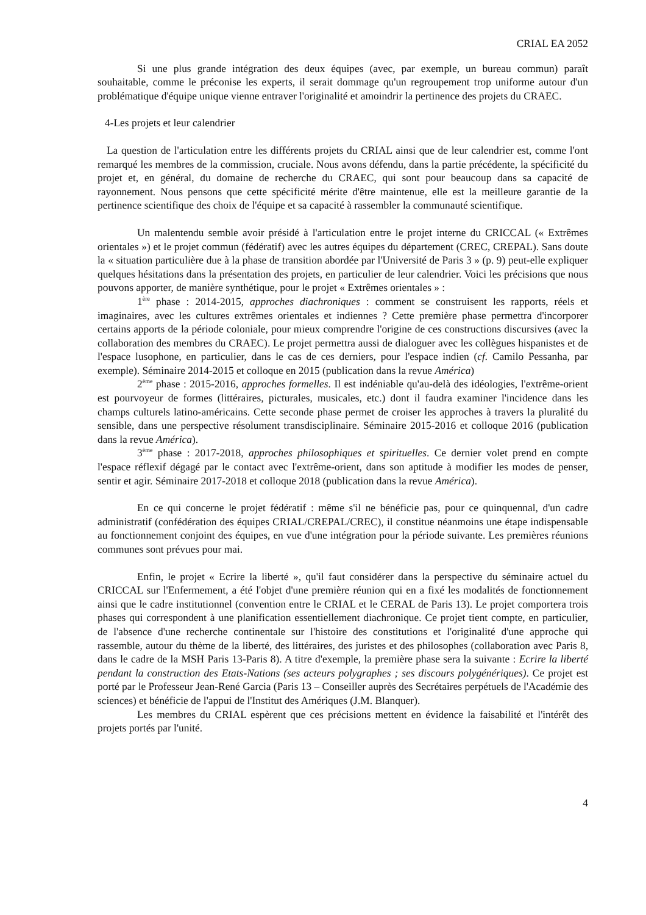CRIAL EA 2052
Si une plus grande intégration des deux équipes (avec, par exemple, un bureau commun) paraît souhaitable, comme le préconise les experts, il serait dommage qu'un regroupement trop uniforme autour d'un problématique d'équipe unique vienne entraver l'originalité et amoindrir la pertinence des projets du CRAEC.
4-Les projets et leur calendrier
La question de l'articulation entre les différents projets du CRIAL ainsi que de leur calendrier est, comme l'ont remarqué les membres de la commission, cruciale. Nous avons défendu, dans la partie précédente, la spécificité du projet et, en général, du domaine de recherche du CRAEC, qui sont pour beaucoup dans sa capacité de rayonnement. Nous pensons que cette spécificité mérite d'être maintenue, elle est la meilleure garantie de la pertinence scientifique des choix de l'équipe et sa capacité à rassembler la communauté scientifique.
Un malentendu semble avoir présidé à l'articulation entre le projet interne du CRICCAL (« Extrêmes orientales ») et le projet commun (fédératif) avec les autres équipes du département (CREC, CREPAL). Sans doute la « situation particulière due à la phase de transition abordée par l'Université de Paris 3 » (p. 9) peut-elle expliquer quelques hésitations dans la présentation des projets, en particulier de leur calendrier. Voici les précisions que nous pouvons apporter, de manière synthétique, pour le projet « Extrêmes orientales » :
1<sup>ère</sup> phase : 2014-2015, approches diachroniques : comment se construisent les rapports, réels et imaginaires, avec les cultures extrêmes orientales et indiennes ? Cette première phase permettra d'incorporer certains apports de la période coloniale, pour mieux comprendre l'origine de ces constructions discursives (avec la collaboration des membres du CRAEC). Le projet permettra aussi de dialoguer avec les collègues hispanistes et de l'espace lusophone, en particulier, dans le cas de ces derniers, pour l'espace indien (cf. Camilo Pessanha, par exemple). Séminaire 2014-2015 et colloque en 2015 (publication dans la revue América)
2<sup>ème</sup> phase : 2015-2016, approches formelles. Il est indéniable qu'au-delà des idéologies, l'extrême-orient est pourvoyeur de formes (littéraires, picturales, musicales, etc.) dont il faudra examiner l'incidence dans les champs culturels latino-américains. Cette seconde phase permet de croiser les approches à travers la pluralité du sensible, dans une perspective résolument transdisciplinaire. Séminaire 2015-2016 et colloque 2016 (publication dans la revue América).
3<sup>ème</sup> phase : 2017-2018, approches philosophiques et spirituelles. Ce dernier volet prend en compte l'espace réflexif dégagé par le contact avec l'extrême-orient, dans son aptitude à modifier les modes de penser, sentir et agir. Séminaire 2017-2018 et colloque 2018 (publication dans la revue América).
En ce qui concerne le projet fédératif : même s'il ne bénéficie pas, pour ce quinquennal, d'un cadre administratif (confédération des équipes CRIAL/CREPAL/CREC), il constitue néanmoins une étape indispensable au fonctionnement conjoint des équipes, en vue d'une intégration pour la période suivante. Les premières réunions communes sont prévues pour mai.
Enfin, le projet « Ecrire la liberté », qu'il faut considérer dans la perspective du séminaire actuel du CRICCAL sur l'Enfermement, a été l'objet d'une première réunion qui en a fixé les modalités de fonctionnement ainsi que le cadre institutionnel (convention entre le CRIAL et le CERAL de Paris 13). Le projet comportera trois phases qui correspondent à une planification essentiellement diachronique. Ce projet tient compte, en particulier, de l'absence d'une recherche continentale sur l'histoire des constitutions et l'originalité d'une approche qui rassemble, autour du thème de la liberté, des littéraires, des juristes et des philosophes (collaboration avec Paris 8, dans le cadre de la MSH Paris 13-Paris 8). A titre d'exemple, la première phase sera la suivante : Ecrire la liberté pendant la construction des Etats-Nations (ses acteurs polygraphes ; ses discours polygénériques). Ce projet est porté par le Professeur Jean-René Garcia (Paris 13 – Conseiller auprès des Secrétaires perpétuels de l'Académie des sciences) et bénéficie de l'appui de l'Institut des Amériques (J.M. Blanquer).
Les membres du CRIAL espèrent que ces précisions mettent en évidence la faisabilité et l'intérêt des projets portés par l'unité.
4